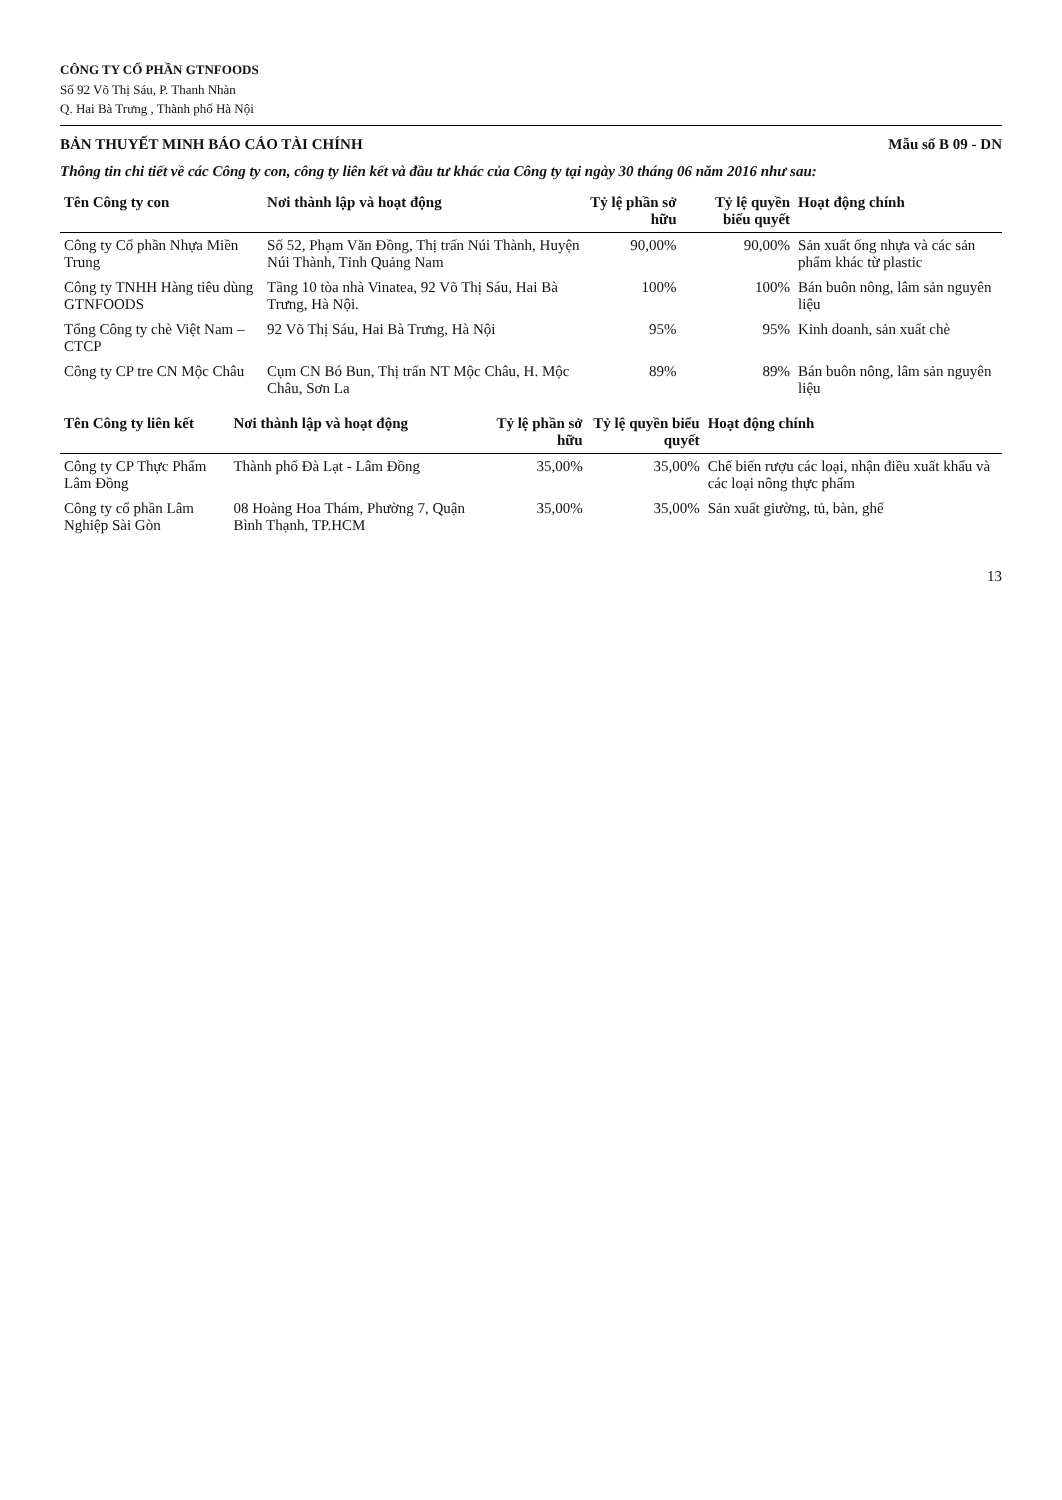CÔNG TY CỔ PHẦN GTNFOODS
Số 92 Võ Thị Sáu, P. Thanh Nhàn
Q. Hai Bà Trưng , Thành phố Hà Nội
BẢN THUYẾT MINH BÁO CÁO TÀI CHÍNH Mẫu số B 09 - DN
Thông tin chi tiết về các Công ty con, công ty liên kết và đầu tư khác của Công ty tại ngày 30 tháng 06 năm 2016 như sau:
| Tên Công ty con | Nơi thành lập và hoạt động | Tỷ lệ phần sở hữu | Tỷ lệ quyền biểu quyết | Hoạt động chính |
| --- | --- | --- | --- | --- |
| Công ty Cổ phần Nhựa Miền Trung | Số 52, Phạm Văn Đồng, Thị trấn Núi Thành, Huyện Núi Thành, Tỉnh Quảng Nam | 90,00% | 90,00% | Sản xuất ống nhựa và các sản phẩm khác từ plastic |
| Công ty TNHH Hàng tiêu dùng GTNFOODS | Tầng 10 tòa nhà Vinatea, 92 Võ Thị Sáu, Hai Bà Trưng, Hà Nội. | 100% | 100% | Bán buôn nông, lâm sản nguyên liệu |
| Tổng Công ty chè Việt Nam – CTCP | 92 Võ Thị Sáu, Hai Bà Trưng, Hà Nội | 95% | 95% | Kinh doanh, sản xuất chè |
| Công ty CP tre CN Mộc Châu | Cụm CN Bó Bun, Thị trấn NT Mộc Châu, H. Mộc Châu, Sơn La | 89% | 89% | Bán buôn nông, lâm sản nguyên liệu |
| Tên Công ty liên kết | Nơi thành lập và hoạt động | Tỷ lệ phần sở hữu | Tỷ lệ quyền biểu quyết | Hoạt động chính |
| --- | --- | --- | --- | --- |
| Công ty CP Thực Phẩm Lâm Đồng | Thành phố Đà Lạt - Lâm Đồng | 35,00% | 35,00% | Chế biến rượu các loại, nhận điều xuất khẩu và các loại nông thực phẩm |
| Công ty cổ phần Lâm Nghiệp Sài Gòn | 08 Hoàng Hoa Thám, Phường 7, Quận Bình Thạnh, TP.HCM | 35,00% | 35,00% | Sản xuất giường, tủ, bàn, ghế |
13